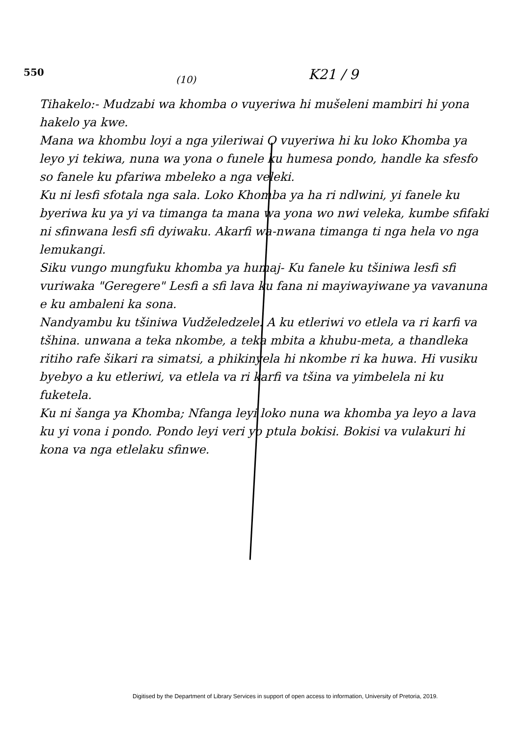550
(10)
K21 / 9
Tihakelo:- Mudzabi wa khomba o vuyeriwa hi mušeleni mambiri hi yona hakelo ya kwe.
Mana wa khombu loyi a nga yileriwai O vuyeriwa hi ku loko Khomba ya leyo yi tekiwa, nuna wa yona o funele ku humesa pondo, handle ka sfesfo so fanele ku pfariwa mbeleko a nga veleki.
Ku ni lesfi sfotala nga sala. Loko Khomba ya ha ri ndlwini, yi fanele ku byeriwa ku ya yi va timanga ta mana wa yona wo nwi veleka, kumbe sfifaki ni sfinwana lesfi sfi dyiwaku. Akarfi wa-nwana timanga ti nga hela vo nga lemukangi.
Siku vungo mungfuku khomba ya humaj- Ku fanele ku tšiniwa lesfi sfi vuriwaka "Geregere" Lesfi a sfi lava ku fana ni mayiwayiwane ya vavanuna e ku ambaleni ka sona.
Nandyambu ku tšiniwa Vudželedzele. A ku etleriwi vo etlela va ri karfi va tšhina. unwana a teka nkombe, a teka mbita a khubu-meta, a thandleka ritiho rafe šikari ra simatsi, a phikinyela hi nkombe ri ka huwa. Hi vusiku byebyo a ku etleriwi, va etlela va ri karfi va tšina va yimbelela ni ku fuketela.
Ku ni šanga ya Khomba; Nfanga leyi loko nuna wa khomba ya leyo a lava ku yi vona i pondo. Pondo leyi veri yo ptula bokisi. Bokisi va vulakuri hi kona va nga etlelaku sfinwe.
Digitised by the Department of Library Services in support of open access to information, University of Pretoria, 2019.